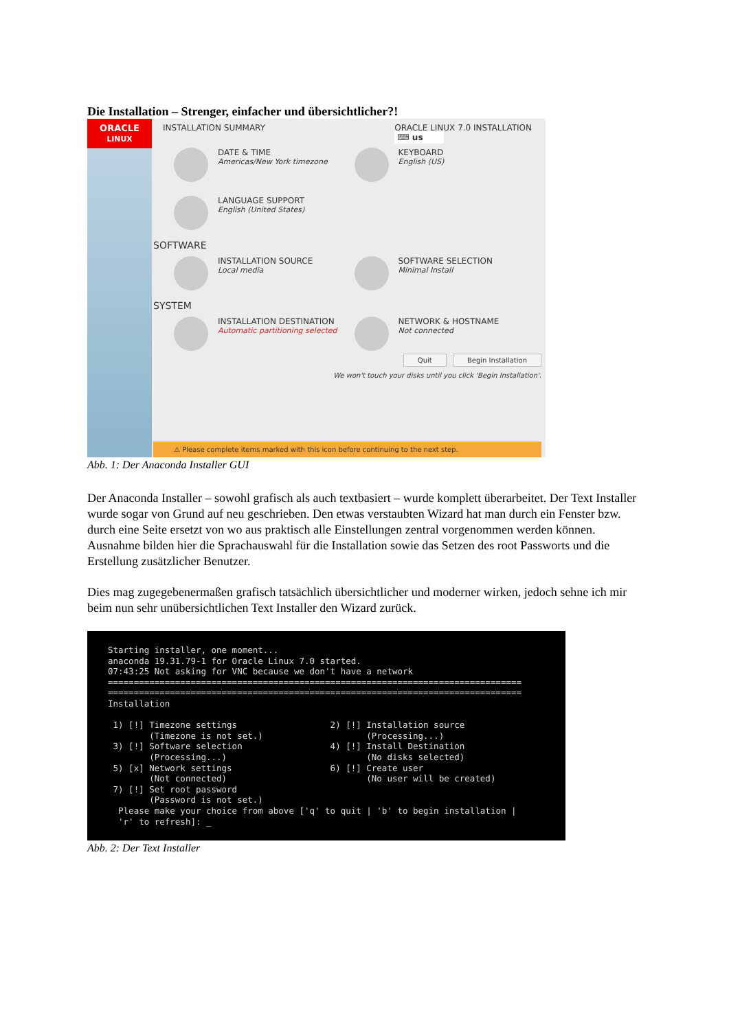Die Installation – Strenger, einfacher und übersichtlicher?!
ORACLE
LINUX
INSTALLATION SUMMARY ORACLE LINUX 7.0 INSTALLATION
⌨ us
DATE & TIME
Americas/New York timezone
KEYBOARD
English (US)
LANGUAGE SUPPORT
English (United States)
SOFTWARE
INSTALLATION SOURCE
Local media
SOFTWARE SELECTION
Minimal Install
SYSTEM
INSTALLATION DESTINATION
Automatic partitioning selected
NETWORK & HOSTNAME
Not connected
Quit Begin Installation
We won't touch your disks until you click 'Begin Installation'.
⚠ Please complete items marked with this icon before continuing to the next step.
Abb. 1: Der Anaconda Installer GUI
Der Anaconda Installer – sowohl grafisch als auch textbasiert – wurde komplett überarbeitet. Der Text Installer wurde sogar von Grund auf neu geschrieben. Den etwas verstaubten Wizard hat man durch ein Fenster bzw. durch eine Seite ersetzt von wo aus praktisch alle Einstellungen zentral vorgenommen werden können. Ausnahme bilden hier die Sprachauswahl für die Installation sowie das Setzen des root Passworts und die Erstellung zusätzlicher Benutzer.
Dies mag zugegebenermaßen grafisch tatsächlich übersichtlicher und moderner wirken, jedoch sehne ich mir beim nun sehr unübersichtlichen Text Installer den Wizard zurück.
Starting installer, one moment...
anaconda 19.31.79-1 for Oracle Linux 7.0 started.
07:43:25 Not asking for VNC because we don't have a network
================================================================================
================================================================================
Installation

 1) [!] Timezone settings                  2) [!] Installation source
        (Timezone is not set.)                    (Processing...)
 3) [!] Software selection                 4) [!] Install Destination
        (Processing...)                           (No disks selected)
 5) [x] Network settings                   6) [!] Create user
        (Not connected)                           (No user will be created)
 7) [!] Set root password
        (Password is not set.)
  Please make your choice from above ['q' to quit | 'b' to begin installation |
  'r' to refresh]: _
Abb. 2: Der Text Installer